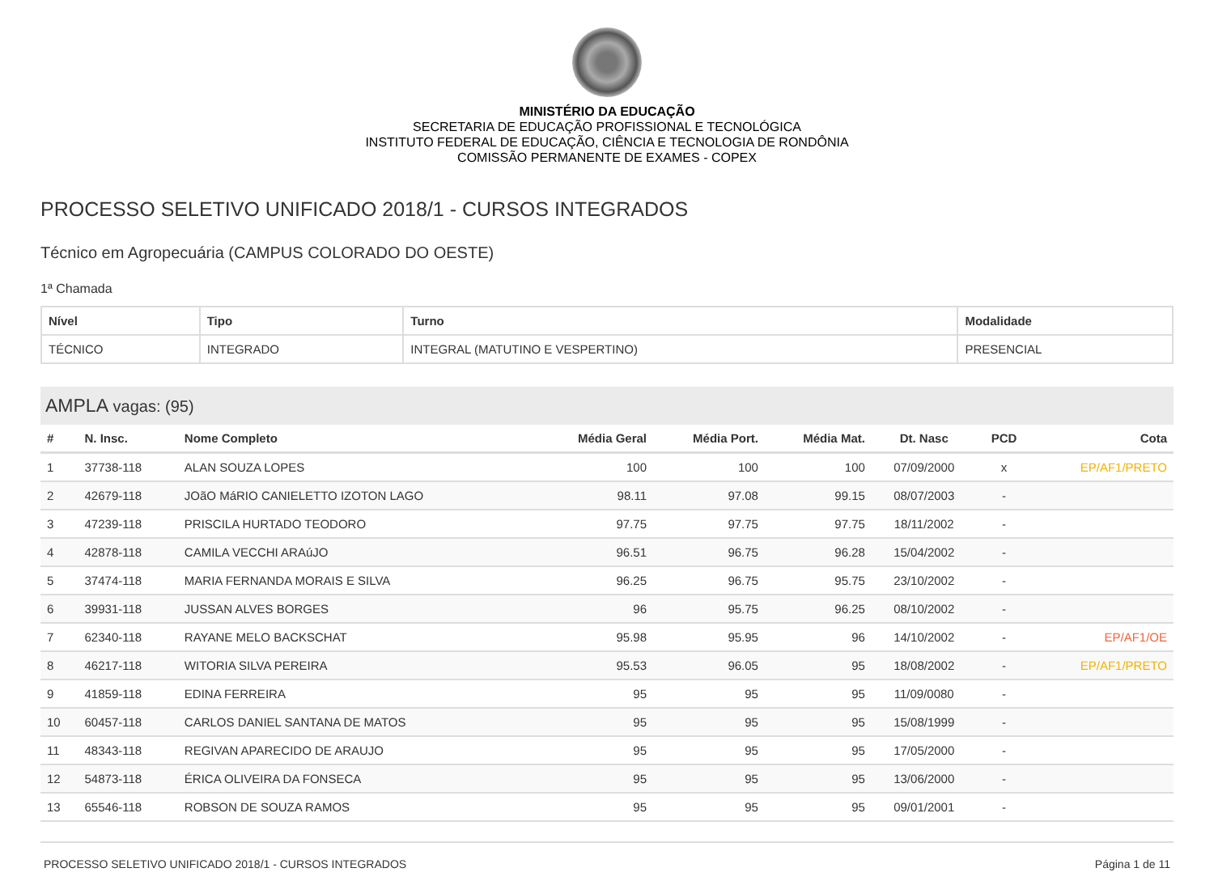MINISTÉRIO DA EDUCAÇÃO
SECRETARIA DE EDUCAÇÃO PROFISSIONAL E TECNOLÓGICA
INSTITUTO FEDERAL DE EDUCAÇÃO, CIÊNCIA E TECNOLOGIA DE RONDÔNIA
COMISSÃO PERMANENTE DE EXAMES - COPEX
PROCESSO SELETIVO UNIFICADO 2018/1 - CURSOS INTEGRADOS
Técnico em Agropecuária (CAMPUS COLORADO DO OESTE)
1ª Chamada
| Nível | Tipo | Turno | Modalidade |
| --- | --- | --- | --- |
| TÉCNICO | INTEGRADO | INTEGRAL (MATUTINO E VESPERTINO) | PRESENCIAL |
AMPLA vagas: (95)
| # | N. Insc. | Nome Completo | Média Geral | Média Port. | Média Mat. | Dt. Nasc | PCD | Cota |
| --- | --- | --- | --- | --- | --- | --- | --- | --- |
| 1 | 37738-118 | ALAN SOUZA LOPES | 100 | 100 | 100 | 07/09/2000 | x | EP/AF1/PRETO |
| 2 | 42679-118 | JOãO MáRIO CANIELETTO IZOTON LAGO | 98.11 | 97.08 | 99.15 | 08/07/2003 | - | |
| 3 | 47239-118 | PRISCILA HURTADO TEODORO | 97.75 | 97.75 | 97.75 | 18/11/2002 | - | |
| 4 | 42878-118 | CAMILA VECCHI ARAúJO | 96.51 | 96.75 | 96.28 | 15/04/2002 | - | |
| 5 | 37474-118 | MARIA FERNANDA MORAIS E SILVA | 96.25 | 96.75 | 95.75 | 23/10/2002 | - | |
| 6 | 39931-118 | JUSSAN ALVES BORGES | 96 | 95.75 | 96.25 | 08/10/2002 | - | |
| 7 | 62340-118 | RAYANE MELO BACKSCHAT | 95.98 | 95.95 | 96 | 14/10/2002 | - | EP/AF1/OE |
| 8 | 46217-118 | WITORIA SILVA PEREIRA | 95.53 | 96.05 | 95 | 18/08/2002 | - | EP/AF1/PRETO |
| 9 | 41859-118 | EDINA FERREIRA | 95 | 95 | 95 | 11/09/0080 | - | |
| 10 | 60457-118 | CARLOS DANIEL SANTANA DE MATOS | 95 | 95 | 95 | 15/08/1999 | - | |
| 11 | 48343-118 | REGIVAN APARECIDO DE ARAUJO | 95 | 95 | 95 | 17/05/2000 | - | |
| 12 | 54873-118 | ÉRICA OLIVEIRA DA FONSECA | 95 | 95 | 95 | 13/06/2000 | - | |
| 13 | 65546-118 | ROBSON DE SOUZA RAMOS | 95 | 95 | 95 | 09/01/2001 | - | |
PROCESSO SELETIVO UNIFICADO 2018/1 - CURSOS INTEGRADOS Página 1 de 11